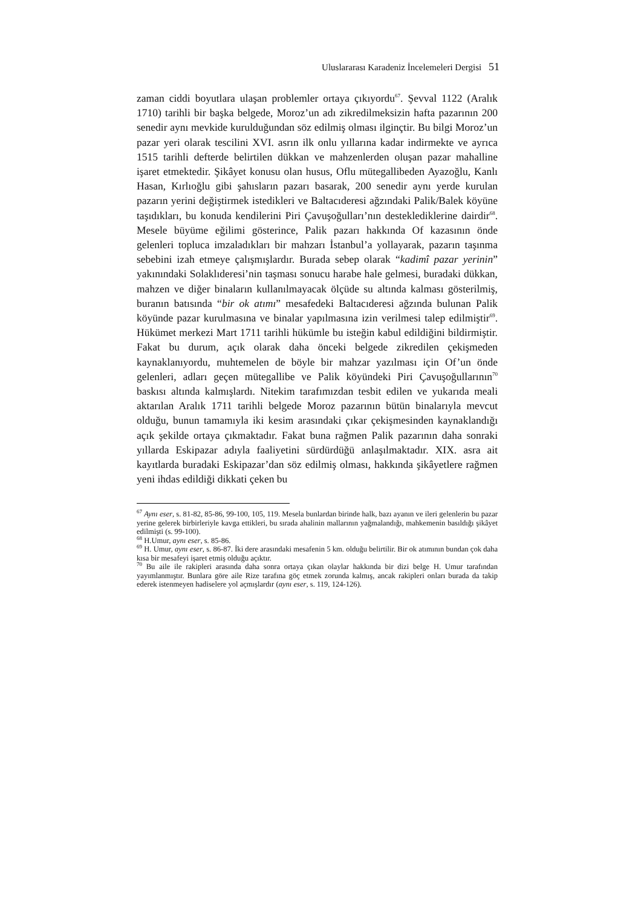Uluslararası Karadeniz İncelemeleri Dergisi 51
zaman ciddi boyutlara ulaşan problemler ortaya çıkıyordu<sup>67</sup>. Şevval 1122 (Aralık 1710) tarihli bir başka belgede, Moroz’un adı zikredilmeksizin hafta pazarının 200 senedir aynı mevkide kurulduğundan söz edilmiş olması ilginçtir. Bu bilgi Moroz’un pazar yeri olarak tescilini XVI. asrın ilk onlu yıllarına kadar indirmekte ve ayrıca 1515 tarihli defterde belirtilen dükkan ve mahzenlerden oluşan pazar mahalline işaret etmektedir. Şikâyet konusu olan husus, Oflu mütegallibeden Ayazoğlu, Kanlı Hasan, Kırlıoğlu gibi şahısların pazarı basarak, 200 senedir aynı yerde kurulan pazarın yerini değiştirmek istedikleri ve Baltacıderesi ağzındaki Palik/Balek köyüne taşıdıkları, bu konuda kendilerini Piri Çavuşoğulları’nın desteklediklerine dairdir<sup>68</sup>. Mesele büyüme eğilimi gösterince, Palik pazarı hakkında Of kazasının önde gelenleri topluca imzaladıkları bir mahzarı İstanbul’a yollayarak, pazarın taşınma sebebini izah etmeye çalışmışlardır. Burada sebep olarak “kadimî pazar yerinin” yakınındaki Solaklıderesi’nin taşması sonucu harabe hale gelmesi, buradaki dükkan, mahzen ve diğer binaların kullanılmayacak ölçüde su altında kalması gösterilmiş, buranın batısında “bir ok atımı” mesafedeki Baltacıderesi ağzında bulunan Palik köyünde pazar kurulmasına ve binalar yapılmasına izin verilmesi talep edilmiştir<sup>69</sup>. Hükümet merkezi Mart 1711 tarihli hükümle bu isteğin kabul edildiğini bildirmiştir. Fakat bu durum, açık olarak daha önceki belgede zikredilen çekişmeden kaynaklanıyordu, muhtemelen de böyle bir mahzar yazılması için Of’un önde gelenleri, adları geçen mütegallibe ve Palik köyündeki Piri Çavuşoğullarının<sup>70</sup> baskısı altında kalmışlardı. Nitekim tarafımızdan tesbit edilen ve yukarıda meali aktarılan Aralık 1711 tarihli belgede Moroz pazarının bütün binalarıyla mevcut olduğu, bunun tamamıyla iki kesim arasındaki çıkar çekişmesinden kaynaklandığı açık şekilde ortaya çıkmaktadır. Fakat buna rağmen Palik pazarının daha sonraki yıllarda Eskipazar adıyla faaliyetini sürdürdüğü anlaşılmaktadır. XIX. asra ait kayıtlarda buradaki Eskipazar’dan söz edilmiş olması, hakkında şikâyetlere rağmen yeni ihdas edildiği dikkati çeken bu
<sup>67</sup> Aynı eser, s. 81-82, 85-86, 99-100, 105, 119. Mesela bunlardan birinde halk, bazı ayanın ve ileri gelenlerin bu pazar yerine gelerek birbirleriyle kavga ettikleri, bu sırada ahalinin mallarının yağmalandığı, mahkemenin basıldığı şikâyet edilmişti (s. 99-100).
<sup>68</sup> H.Umur, aynı eser, s. 85-86.
<sup>69</sup> H. Umur, aynı eser, s. 86-87. İki dere arasındaki mesafenin 5 km. olduğu belirtilir. Bir ok atımının bundan çok daha kısa bir mesafeyi işaret etmiş olduğu açıktır.
<sup>70</sup> Bu aile ile rakipleri arasında daha sonra ortaya çıkan olaylar hakkında bir dizi belge H. Umur tarafından yayımlanmıştır. Bunlara göre aile Rize tarafına göç etmek zorunda kalmış, ancak rakipleri onları burada da takip ederek istenmeyen hadiselere yol açmışlardır (aynı eser, s. 119, 124-126).